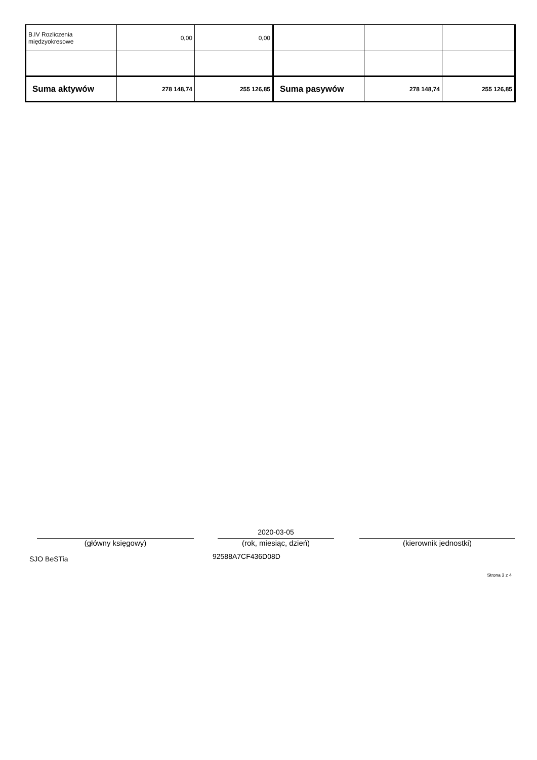| B.IV Rozliczenia międzyokresowe | 0,00 | 0,00 | | | |
| Suma aktywów | 278 148,74 | 255 126,85 | Suma pasywów | 278 148,74 | 255 126,85 |
2020-03-05
(główny księgowy) (rok, miesiąc, dzień) (kierownik jednostki)
SJO BeSTia 92588A7CF436D08D
Strona 3 z 4